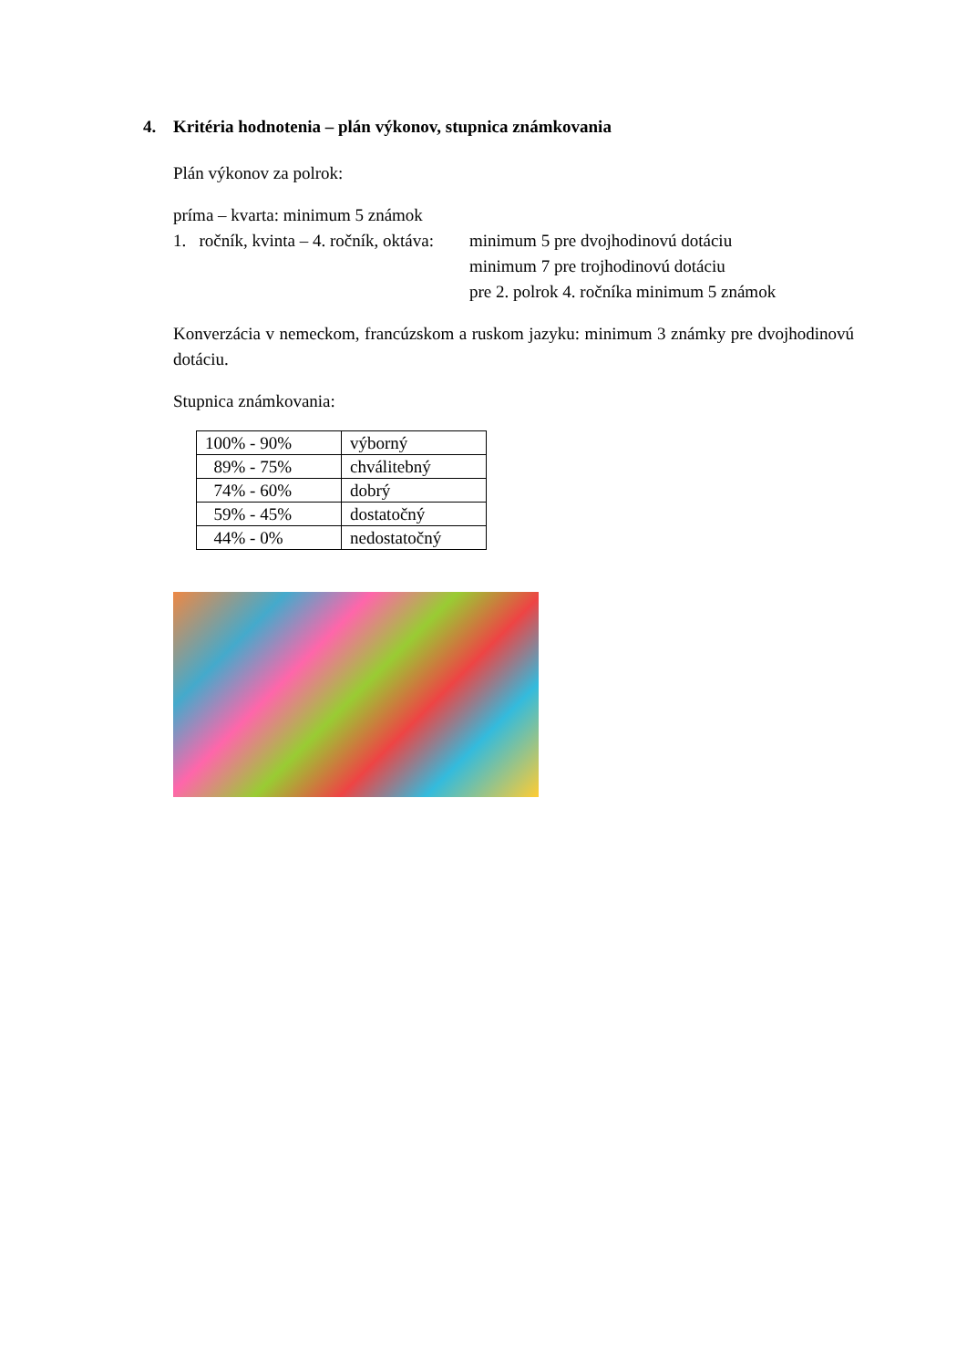4. Kritéria hodnotenia – plán výkonov, stupnica známkovania
Plán výkonov za polrok:
príma – kvarta: minimum 5 známok
1. ročník, kvinta – 4. ročník, oktáva: minimum 5 pre dvojhodinovú dotáciu
minimum 7 pre trojhodinovú dotáciu
pre 2. polrok 4. ročníka minimum 5 známok
Konverzácia v nemeckom, francúzskom a ruskom jazyku: minimum 3 známky pre dvojhodinovú dotáciu.
Stupnica známkovania:
| 100% - 90% | výborný |
| 89% - 75% | chválitebný |
| 74% - 60% | dobrý |
| 59% - 45% | dostatočný |
| 44% - 0% | nedostatočný |